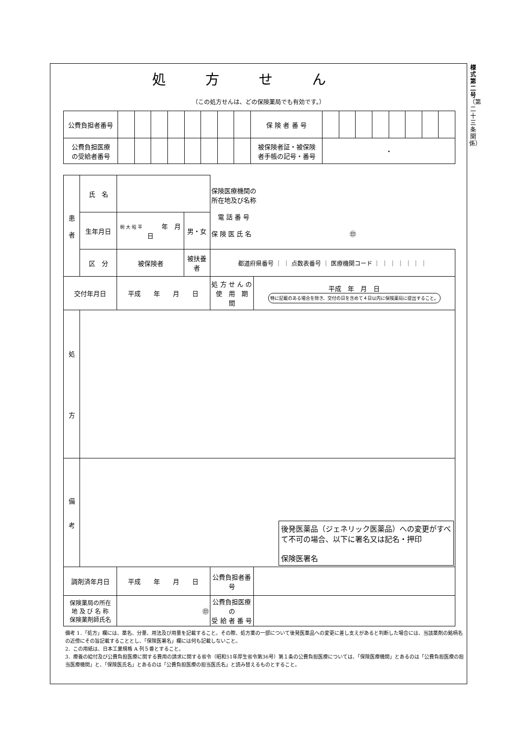処方せん
（この処方せんは、どの保険薬局でも有効です。）
| 公費負担者番号 | | | | | | | | | 保 険 者 番 号 | | | | | | | | |
| 公費負担医療 の受給者番号 | | | | | | | | | 被保険者証・被保険 者手帳の記号・番号 | ・ | | | | | | | |
| 患 者 | 氏 名 | | | | 保険医療機関の 所在地及び名称 電 話 番 号 保 険 医 氏 名 ㊞ | |
| | 生年月日 | 明 大 昭 平 年 月 日 | | 男・女 | | |
| | 区 分 | 被保険者 | 被扶養者 | | 都道府県番号 ｜ ｜ 点数表番号 ｜ 医療機関コード ｜ ｜ ｜ ｜ ｜ ｜ ｜ | |
| 交付年月日 | | 平成 年 月 日 | | | 処 方 せ ん の 使 用 期 間 | 平成 年 月 日 特に記載のある場合を除き、交付の日を含めて４日以内に保険薬局に提出すること。 |
| 処 方 | | | | | | |
| 備 考 | 後発医薬品（ジェネリック医薬品）への変更がすべて不可の場合、以下に署名又は記名・押印 保険医署名 | | | | | |
| 調剤済年月日 | | 平成 年 月 日 | | | 公費負担者番号 | |
| 保険薬局の所在 地 及 び 名 称 保険薬剤師氏名 | | ㊞ | | | 公費負担医療の 受 給 者 番 号 | |
備考 1．「処方」欄には、薬名、分量、用法及び用量を記載すること。その際、処方薬の一部について後発医薬品への変更に差し支えがあると判断した場合には、当該薬剤の銘柄名の近傍にその旨記載することとし、「保険医署名」欄には何も記載しないこと。
2．この用紙は、日本工業規格 A 列５番とすること。
3．療養の給付及び公費負担医療に関する費用の請求に関する省令（昭和51年厚生省令第36号）第１条の公費負担医療については、「保険医療機関」とあるのは「公費負担医療の担当医療機関」と、「保険医氏名」とあるのは「公費負担医療の担当医氏名」と読み替えるものとすること。
様式第二号
（第二十三条関係）